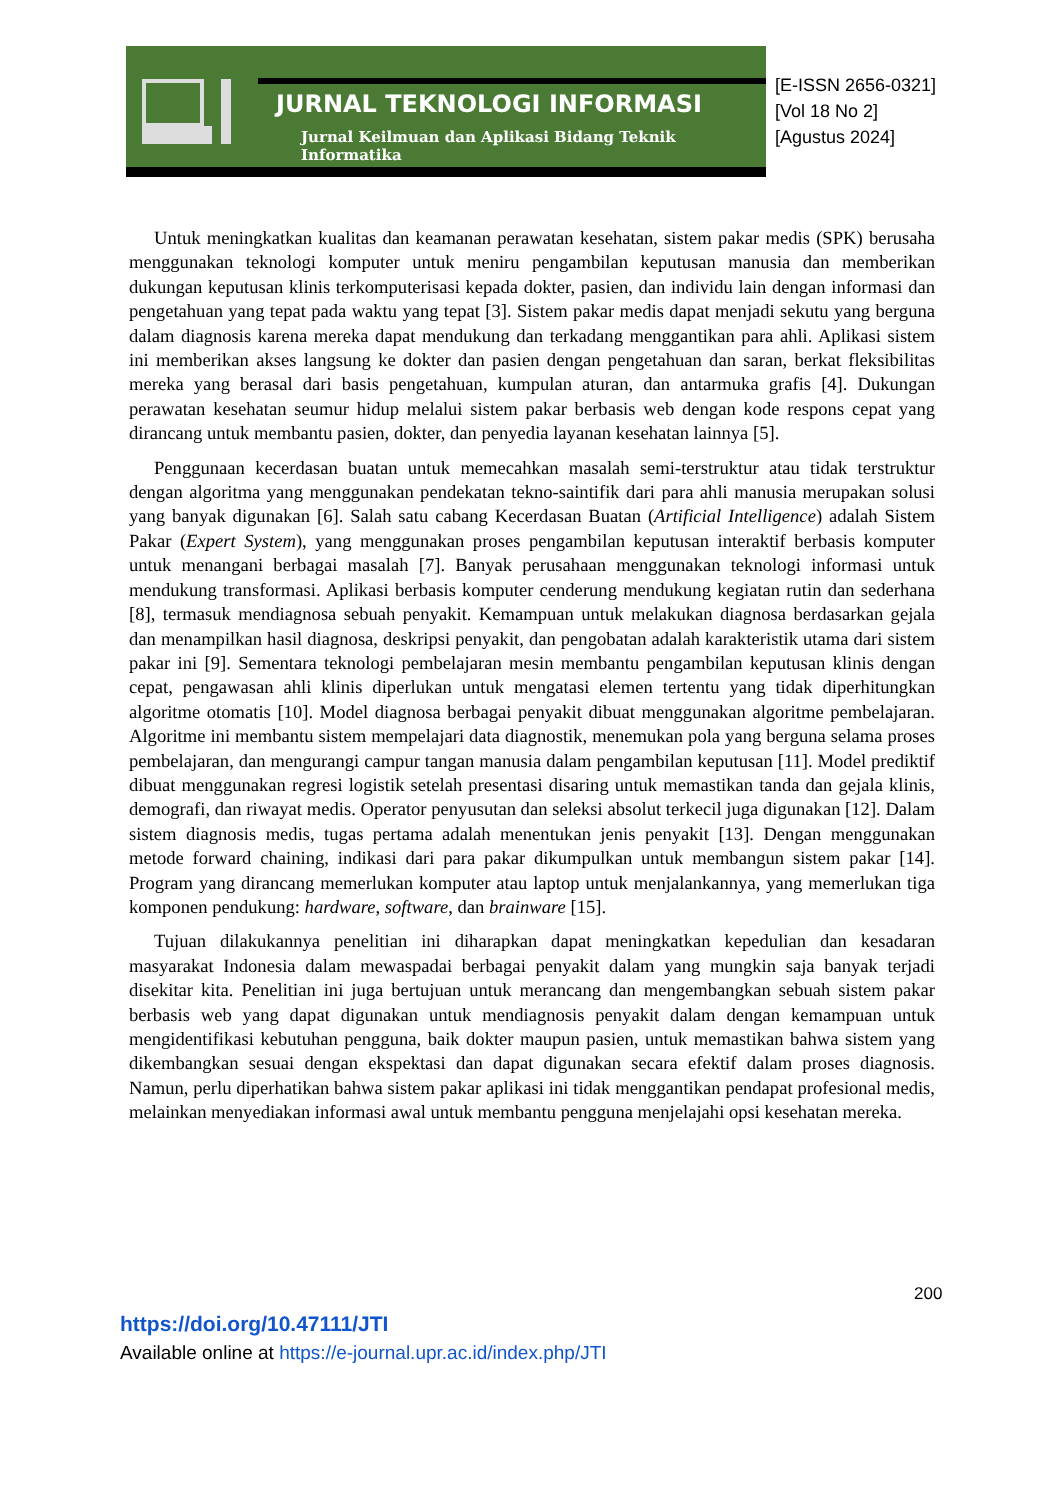JURNAL TEKNOLOGI INFORMASI
Jurnal Keilmuan dan Aplikasi Bidang Teknik Informatika
[E-ISSN 2656-0321]
[Vol 18 No 2]
[Agustus 2024]
Untuk meningkatkan kualitas dan keamanan perawatan kesehatan, sistem pakar medis (SPK) berusaha menggunakan teknologi komputer untuk meniru pengambilan keputusan manusia dan memberikan dukungan keputusan klinis terkomputerisasi kepada dokter, pasien, dan individu lain dengan informasi dan pengetahuan yang tepat pada waktu yang tepat [3]. Sistem pakar medis dapat menjadi sekutu yang berguna dalam diagnosis karena mereka dapat mendukung dan terkadang menggantikan para ahli. Aplikasi sistem ini memberikan akses langsung ke dokter dan pasien dengan pengetahuan dan saran, berkat fleksibilitas mereka yang berasal dari basis pengetahuan, kumpulan aturan, dan antarmuka grafis [4]. Dukungan perawatan kesehatan seumur hidup melalui sistem pakar berbasis web dengan kode respons cepat yang dirancang untuk membantu pasien, dokter, dan penyedia layanan kesehatan lainnya [5].
Penggunaan kecerdasan buatan untuk memecahkan masalah semi-terstruktur atau tidak terstruktur dengan algoritma yang menggunakan pendekatan tekno-saintifik dari para ahli manusia merupakan solusi yang banyak digunakan [6]. Salah satu cabang Kecerdasan Buatan (Artificial Intelligence) adalah Sistem Pakar (Expert System), yang menggunakan proses pengambilan keputusan interaktif berbasis komputer untuk menangani berbagai masalah [7]. Banyak perusahaan menggunakan teknologi informasi untuk mendukung transformasi. Aplikasi berbasis komputer cenderung mendukung kegiatan rutin dan sederhana [8], termasuk mendiagnosa sebuah penyakit. Kemampuan untuk melakukan diagnosa berdasarkan gejala dan menampilkan hasil diagnosa, deskripsi penyakit, dan pengobatan adalah karakteristik utama dari sistem pakar ini [9]. Sementara teknologi pembelajaran mesin membantu pengambilan keputusan klinis dengan cepat, pengawasan ahli klinis diperlukan untuk mengatasi elemen tertentu yang tidak diperhitungkan algoritme otomatis [10]. Model diagnosa berbagai penyakit dibuat menggunakan algoritme pembelajaran. Algoritme ini membantu sistem mempelajari data diagnostik, menemukan pola yang berguna selama proses pembelajaran, dan mengurangi campur tangan manusia dalam pengambilan keputusan [11]. Model prediktif dibuat menggunakan regresi logistik setelah presentasi disaring untuk memastikan tanda dan gejala klinis, demografi, dan riwayat medis. Operator penyusutan dan seleksi absolut terkecil juga digunakan [12]. Dalam sistem diagnosis medis, tugas pertama adalah menentukan jenis penyakit [13]. Dengan menggunakan metode forward chaining, indikasi dari para pakar dikumpulkan untuk membangun sistem pakar [14]. Program yang dirancang memerlukan komputer atau laptop untuk menjalankannya, yang memerlukan tiga komponen pendukung: hardware, software, dan brainware [15].
Tujuan dilakukannya penelitian ini diharapkan dapat meningkatkan kepedulian dan kesadaran masyarakat Indonesia dalam mewaspadai berbagai penyakit dalam yang mungkin saja banyak terjadi disekitar kita. Penelitian ini juga bertujuan untuk merancang dan mengembangkan sebuah sistem pakar berbasis web yang dapat digunakan untuk mendiagnosis penyakit dalam dengan kemampuan untuk mengidentifikasi kebutuhan pengguna, baik dokter maupun pasien, untuk memastikan bahwa sistem yang dikembangkan sesuai dengan ekspektasi dan dapat digunakan secara efektif dalam proses diagnosis. Namun, perlu diperhatikan bahwa sistem pakar aplikasi ini tidak menggantikan pendapat profesional medis, melainkan menyediakan informasi awal untuk membantu pengguna menjelajahi opsi kesehatan mereka.
200
https://doi.org/10.47111/JTI
Available online at https://e-journal.upr.ac.id/index.php/JTI